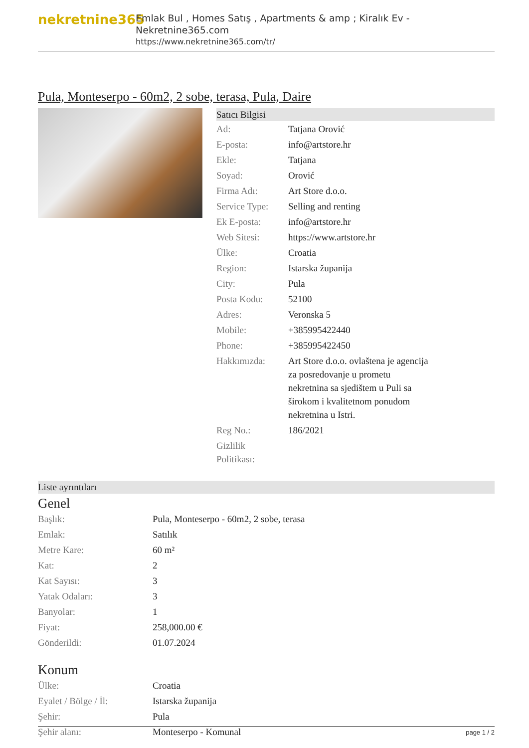nekretnine365
Emlak Bul , Homes Satış , Apartments & amp ; Kiralık Ev - Nekretnine365.com
https://www.nekretnine365.com/tr/
Pula, Monteserpo - 60m2, 2 sobe, terasa, Pula, Daire
Satıcı Bilgisi
| Ad: | Tatjana Orović |
| E-posta: | info@artstore.hr |
| Ekle: | Tatjana |
| Soyad: | Orović |
| Firma Adı: | Art Store d.o.o. |
| Service Type: | Selling and renting |
| Ek E-posta: | info@artstore.hr |
| Web Sitesi: | https://www.artstore.hr |
| Ülke: | Croatia |
| Region: | Istarska županija |
| City: | Pula |
| Posta Kodu: | 52100 |
| Adres: | Veronska 5 |
| Mobile: | +385995422440 |
| Phone: | +385995422450 |
| Hakkımızda: | Art Store d.o.o. ovlaštena je agencija za posredovanje u prometu nekretnina sa sjedištem u Puli sa širokom i kvalitetnom ponudom nekretnina u Istri. |
| Reg No.: | 186/2021 |
| Gizlilik Politikası: | |
Liste ayrıntıları
Genel
| Başlık: | Pula, Monteserpo - 60m2, 2 sobe, terasa |
| Emlak: | Satılık |
| Metre Kare: | 60 m² |
| Kat: | 2 |
| Kat Sayısı: | 3 |
| Yatak Odaları: | 3 |
| Banyolar: | 1 |
| Fiyat: | 258,000.00 € |
| Gönderildi: | 01.07.2024 |
Konum
| Ülke: | Croatia |
| Eyalet / Bölge / İl: | Istarska županija |
| Şehir: | Pula |
| Şehir alanı: | Monteserpo - Komunal |
page 1 / 2